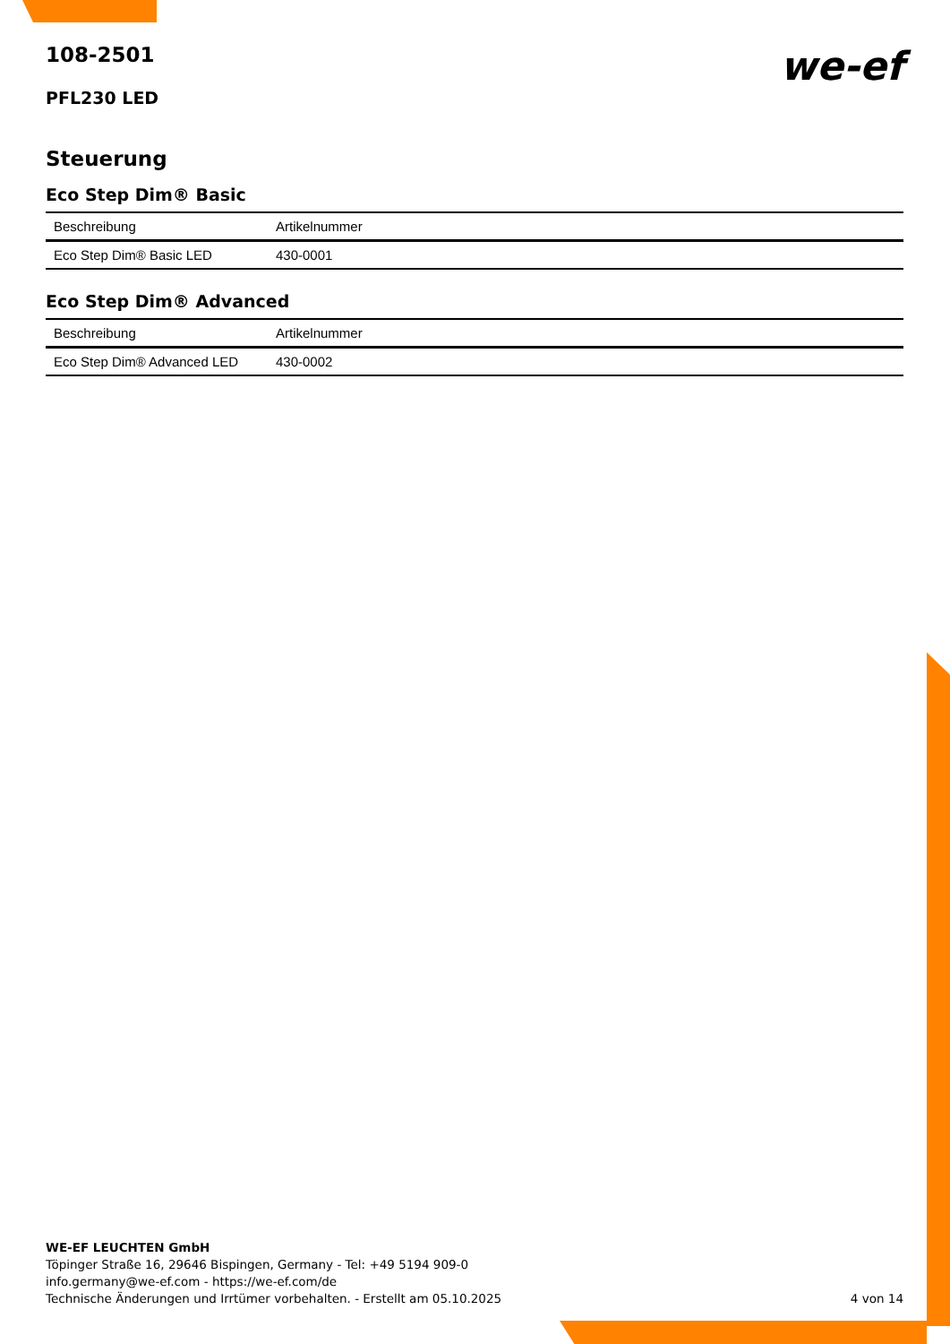108-2501
PFL230 LED
we-ef
Steuerung
Eco Step Dim® Basic
| Beschreibung | Artikelnummer |
| --- | --- |
| Eco Step Dim® Basic LED | 430-0001 |
Eco Step Dim® Advanced
| Beschreibung | Artikelnummer |
| --- | --- |
| Eco Step Dim® Advanced LED | 430-0002 |
WE-EF LEUCHTEN GmbH
Töpinger Straße 16, 29646 Bispingen, Germany - Tel: +49 5194 909-0
info.germany@we-ef.com - https://we-ef.com/de
4 von 14 Technische Änderungen und Irrtümer vorbehalten. - Erstellt am 05.10.2025